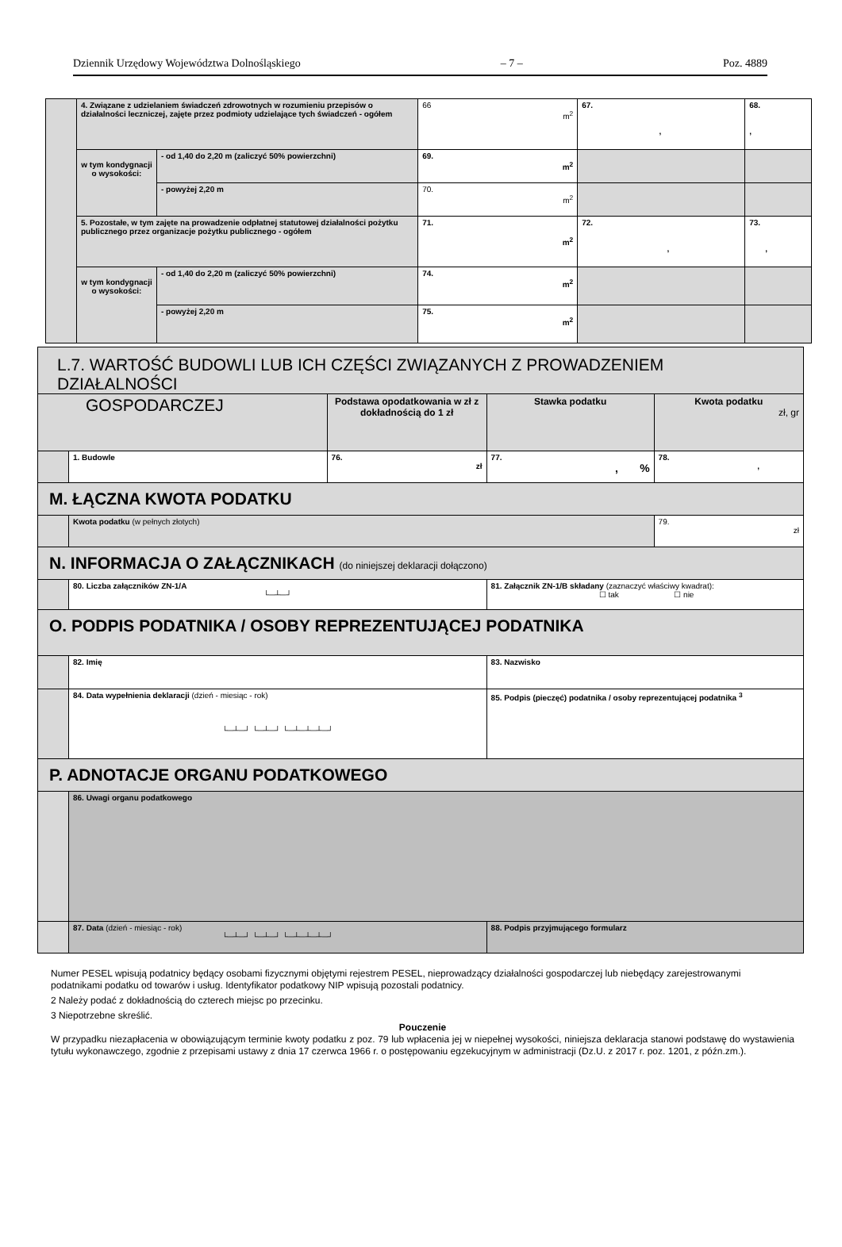Dziennik Urzędowy Województwa Dolnośląskiego – 7 – Poz. 4889
| | 4. Związane z udzielaniem świadczeń zdrowotnych w rozumieniu przepisów o działalności leczniczej, zajęte przez podmioty udzielające tych świadczeń - ogółem | | 66 m<sup>2</sup> | 67. , | 68. , |
| | w tym kondygnacji o wysokości: | - od 1,40 do 2,20 m (zaliczyć 50% powierzchni) | 69. m<sup>2</sup> | | |
| | | - powyżej 2,20 m | 70. m<sup>2</sup> | | |
| | 5. Pozostałe, w tym zajęte na prowadzenie odpłatnej statutowej działalności pożytku publicznego przez organizacje pożytku publicznego - ogółem | | 71. m<sup>2</sup> | 72. , | 73. , |
| | w tym kondygnacji o wysokości: | - od 1,40 do 2,20 m (zaliczyć 50% powierzchni) | 74. m<sup>2</sup> | | |
| | | - powyżej 2,20 m | 75. m<sup>2</sup> | | |
| L.7. WARTOŚĆ BUDOWLI LUB ICH CZĘŚCI ZWIĄZANYCH Z PROWADZENIEM DZIAŁALNOŚCI | | | | |
| GOSPODARCZEJ | | Podstawa opodatkowania w zł z dokładnością do 1 zł | Stawka podatku | Kwota podatku zł, gr |
| | 1. Budowle | 76. zł | 77. , % | 78. , |
| M. ŁĄCZNA KWOTA PODATKU | | | | |
| | Kwota podatku (w pełnych złotych) | | | 79. zł |
| N. INFORMACJA O ZAŁĄCZNIKACH (do niniejszej deklaracji dołączono) | | | | |
| | 80. Liczba załączników ZN-1/A └─┴─┘ | | 81. Załącznik ZN-1/B składany (zaznaczyć właściwy kwadrat): ☐ tak ☐ nie | |
| O. PODPIS PODATNIKA / OSOBY REPREZENTUJĄCEJ PODATNIKA | | | | |
| | 82. Imię | | 83. Nazwisko | |
| | 84. Data wypełnienia deklaracji (dzień - miesiąc - rok) └─┴─┘ └─┴─┘ └─┴─┴─┴─┘ | | 85. Podpis (pieczęć) podatnika / osoby reprezentującej podatnika <sup>3</sup> | |
| P. ADNOTACJE ORGANU PODATKOWEGO | | | | |
| | 86. Uwagi organu podatkowego | | | |
| | 87. Data (dzień - miesiąc - rok) └─┴─┘ └─┴─┘ └─┴─┴─┴─┘ | | 88. Podpis przyjmującego formularz | |
Numer PESEL wpisują podatnicy będący osobami fizycznymi objętymi rejestrem PESEL, nieprowadzący działalności gospodarczej lub niebędący zarejestrowanymi podatnikami podatku od towarów i usług. Identyfikator podatkowy NIP wpisują pozostali podatnicy.
2 Należy podać z dokładnością do czterech miejsc po przecinku.
3 Niepotrzebne skreślić.
Pouczenie
W przypadku niezapłacenia w obowiązującym terminie kwoty podatku z poz. 79 lub wpłacenia jej w niepełnej wysokości, niniejsza deklaracja stanowi podstawę do wystawienia tytułu wykonawczego, zgodnie z przepisami ustawy z dnia 17 czerwca 1966 r. o postępowaniu egzekucyjnym w administracji (Dz.U. z 2017 r. poz. 1201, z późn.zm.).